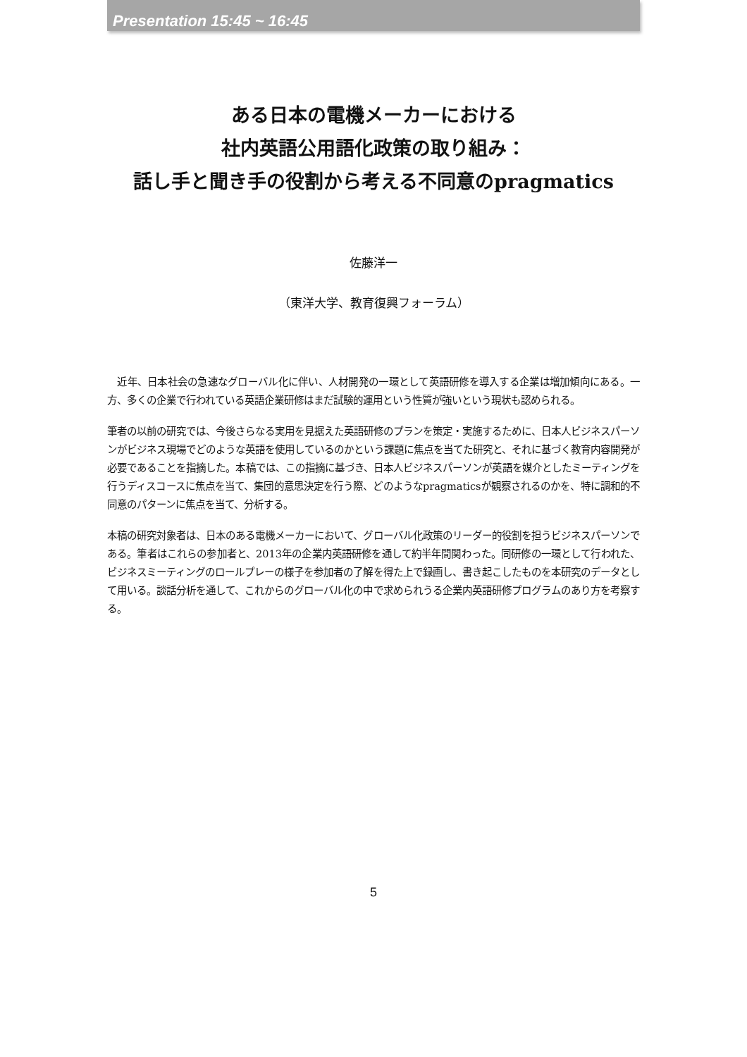Presentation 15:45 ~ 16:45
ある日本の電機メーカーにおける
社内英語公用語化政策の取り組み：
話し手と聞き手の役割から考える不同意のpragmatics
佐藤洋一
（東洋大学、教育復興フォーラム）
　近年、日本社会の急速なグローバル化に伴い、人材開発の一環として英語研修を導入する企業は増加傾向にある。一方、多くの企業で行われている英語企業研修はまだ試験的運用という性質が強いという現状も認められる。
筆者の以前の研究では、今後さらなる実用を見据えた英語研修のプランを策定・実施するために、日本人ビジネスパーソンがビジネス現場でどのような英語を使用しているのかという課題に焦点を当てた研究と、それに基づく教育内容開発が必要であることを指摘した。本稿では、この指摘に基づき、日本人ビジネスパーソンが英語を媒介としたミーティングを行うディスコースに焦点を当て、集団的意思決定を行う際、どのようなpragmaticsが観察されるのかを、特に調和的不同意のパターンに焦点を当て、分析する。
本稿の研究対象者は、日本のある電機メーカーにおいて、グローバル化政策のリーダー的役割を担うビジネスパーソンである。筆者はこれらの参加者と、2013年の企業内英語研修を通して約半年間関わった。同研修の一環として行われた、ビジネスミーティングのロールプレーの様子を参加者の了解を得た上で録画し、書き起こしたものを本研究のデータとして用いる。談話分析を通して、これからのグローバル化の中で求められうる企業内英語研修プログラムのあり方を考察する。
5